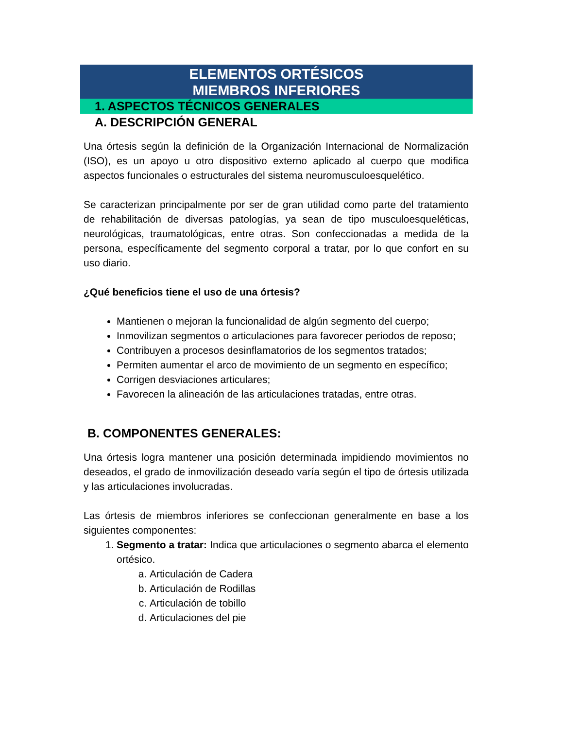ELEMENTOS ORTÉSICOS
MIEMBROS INFERIORES
1. ASPECTOS TÉCNICOS GENERALES
A. DESCRIPCIÓN GENERAL
Una órtesis según la definición de la Organización Internacional de Normalización (ISO), es un apoyo u otro dispositivo externo aplicado al cuerpo que modifica aspectos funcionales o estructurales del sistema neuromusculoesquelético.
Se caracterizan principalmente por ser de gran utilidad como parte del tratamiento de rehabilitación de diversas patologías, ya sean de tipo musculoesqueléticas, neurológicas, traumatológicas, entre otras. Son confeccionadas a medida de la persona, específicamente del segmento corporal a tratar, por lo que confort en su uso diario.
¿Qué beneficios tiene el uso de una órtesis?
Mantienen o mejoran la funcionalidad de algún segmento del cuerpo;
Inmovilizan segmentos o articulaciones para favorecer periodos de reposo;
Contribuyen a procesos desinflamatorios de los segmentos tratados;
Permiten aumentar el arco de movimiento de un segmento en específico;
Corrigen desviaciones articulares;
Favorecen la alineación de las articulaciones tratadas, entre otras.
B. COMPONENTES GENERALES:
Una órtesis logra mantener una posición determinada impidiendo movimientos no deseados, el grado de inmovilización deseado varía según el tipo de órtesis utilizada y las articulaciones involucradas.
Las órtesis de miembros inferiores se confeccionan generalmente en base a los siguientes componentes:
1. Segmento a tratar: Indica que articulaciones o segmento abarca el elemento ortésico.
a. Articulación de Cadera
b. Articulación de Rodillas
c. Articulación de tobillo
d. Articulaciones del pie